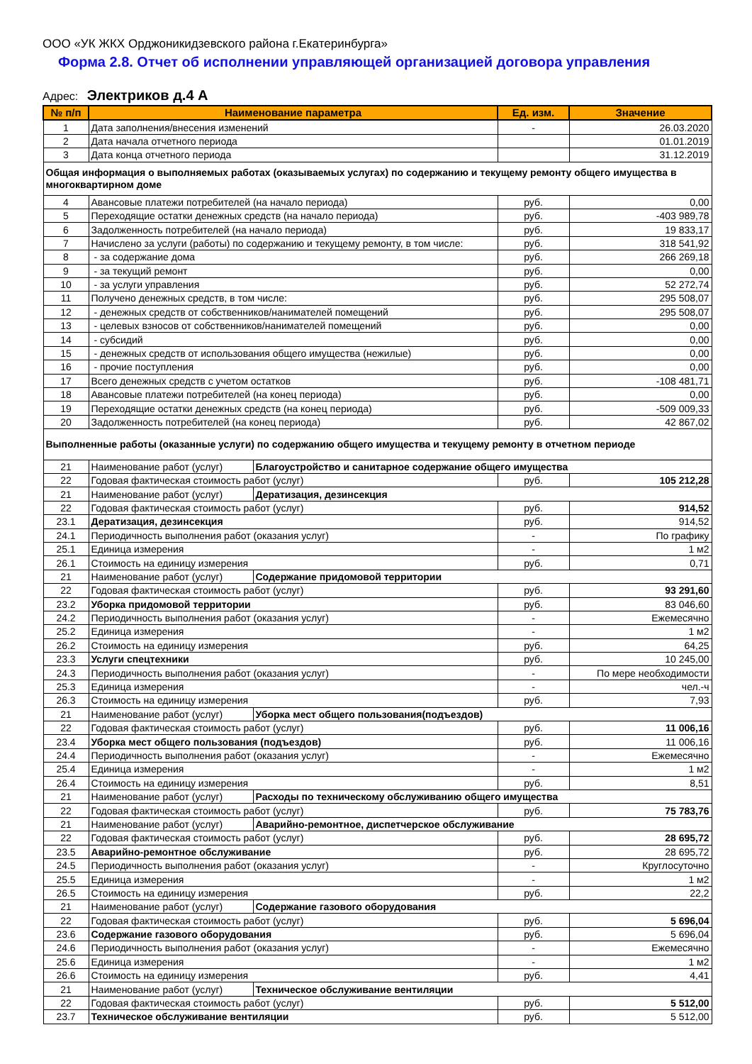ООО «УК ЖКХ Орджоникидзевского района г.Екатеринбурга»
Форма 2.8. Отчет об исполнении управляющей организацией договора управления
Адрес: Электриков д.4 А
| № п/п | Наименование параметра | | Ед. изм. | Значение |
| --- | --- | --- | --- | --- |
| 1 | Дата заполнения/внесения изменений | | - | 26.03.2020 |
| 2 | Дата начала отчетного периода | | | 01.01.2019 |
| 3 | Дата конца отчетного периода | | | 31.12.2019 |
| Общая информация о выполняемых работах (оказываемых услугах) по содержанию и текущему ремонту общего имущества в многоквартирном доме | | | | |
| 4 | Авансовые платежи потребителей (на начало периода) | | руб. | 0,00 |
| 5 | Переходящие остатки денежных средств (на начало периода) | | руб. | -403 989,78 |
| 6 | Задолженность потребителей (на начало периода) | | руб. | 19 833,17 |
| 7 | Начислено за услуги (работы) по содержанию и текущему ремонту, в том числе: | | руб. | 318 541,92 |
| 8 | - за содержание дома | | руб. | 266 269,18 |
| 9 | - за текущий ремонт | | руб. | 0,00 |
| 10 | - за услуги управления | | руб. | 52 272,74 |
| 11 | Получено денежных средств, в том числе: | | руб. | 295 508,07 |
| 12 | - денежных средств от собственников/нанимателей помещений | | руб. | 295 508,07 |
| 13 | - целевых взносов от собственников/нанимателей помещений | | руб. | 0,00 |
| 14 | - субсидий | | руб. | 0,00 |
| 15 | - денежных средств от использования общего имущества (нежилые) | | руб. | 0,00 |
| 16 | - прочие поступления | | руб. | 0,00 |
| 17 | Всего денежных средств с учетом остатков | | руб. | -108 481,71 |
| 18 | Авансовые платежи потребителей (на конец периода) | | руб. | 0,00 |
| 19 | Переходящие остатки денежных средств (на конец периода) | | руб. | -509 009,33 |
| 20 | Задолженность потребителей (на конец периода) | | руб. | 42 867,02 |
| Выполненные работы (оказанные услуги) по содержанию общего имущества и текущему ремонту в отчетном периоде | | | | |
| 21 | Наименование работ (услуг) | Благоустройство и санитарное содержание общего имущества | | |
| 22 | Годовая фактическая стоимость работ (услуг) | | руб. | 105 212,28 |
| 21 | Наименование работ (услуг) | Дератизация, дезинсекция | | |
| 22 | Годовая фактическая стоимость работ (услуг) | | руб. | 914,52 |
| 23.1 | Дератизация, дезинсекция | | руб. | 914,52 |
| 24.1 | Периодичность выполнения работ (оказания услуг) | | - | По графику |
| 25.1 | Единица измерения | | - | 1 м2 |
| 26.1 | Стоимость на единицу измерения | | руб. | 0,71 |
| 21 | Наименование работ (услуг) | Содержание придомовой территории | | |
| 22 | Годовая фактическая стоимость работ (услуг) | | руб. | 93 291,60 |
| 23.2 | Уборка придомовой территории | | руб. | 83 046,60 |
| 24.2 | Периодичность выполнения работ (оказания услуг) | | - | Ежемесячно |
| 25.2 | Единица измерения | | - | 1 м2 |
| 26.2 | Стоимость на единицу измерения | | руб. | 64,25 |
| 23.3 | Услуги спецтехники | | руб. | 10 245,00 |
| 24.3 | Периодичность выполнения работ (оказания услуг) | | - | По мере необходимости |
| 25.3 | Единица измерения | | - | чел.-ч |
| 26.3 | Стоимость на единицу измерения | | руб. | 7,93 |
| 21 | Наименование работ (услуг) | Уборка мест общего пользования(подъездов) | | |
| 22 | Годовая фактическая стоимость работ (услуг) | | руб. | 11 006,16 |
| 23.4 | Уборка мест общего пользования (подъездов) | | руб. | 11 006,16 |
| 24.4 | Периодичность выполнения работ (оказания услуг) | | - | Ежемесячно |
| 25.4 | Единица измерения | | - | 1 м2 |
| 26.4 | Стоимость на единицу измерения | | руб. | 8,51 |
| 21 | Наименование работ (услуг) | Расходы по техническому обслуживанию общего имущества | | |
| 22 | Годовая фактическая стоимость работ (услуг) | | руб. | 75 783,76 |
| 21 | Наименование работ (услуг) | Аварийно-ремонтное, диспетчерское обслуживание | | |
| 22 | Годовая фактическая стоимость работ (услуг) | | руб. | 28 695,72 |
| 23.5 | Аварийно-ремонтное обслуживание | | руб. | 28 695,72 |
| 24.5 | Периодичность выполнения работ (оказания услуг) | | - | Круглосуточно |
| 25.5 | Единица измерения | | - | 1 м2 |
| 26.5 | Стоимость на единицу измерения | | руб. | 22,2 |
| 21 | Наименование работ (услуг) | Содержание газового оборудования | | |
| 22 | Годовая фактическая стоимость работ (услуг) | | руб. | 5 696,04 |
| 23.6 | Содержание газового оборудования | | руб. | 5 696,04 |
| 24.6 | Периодичность выполнения работ (оказания услуг) | | - | Ежемесячно |
| 25.6 | Единица измерения | | - | 1 м2 |
| 26.6 | Стоимость на единицу измерения | | руб. | 4,41 |
| 21 | Наименование работ (услуг) | Техническое обслуживание вентиляции | | |
| 22 | Годовая фактическая стоимость работ (услуг) | | руб. | 5 512,00 |
| 23.7 | Техническое обслуживание вентиляции | | руб. | 5 512,00 |